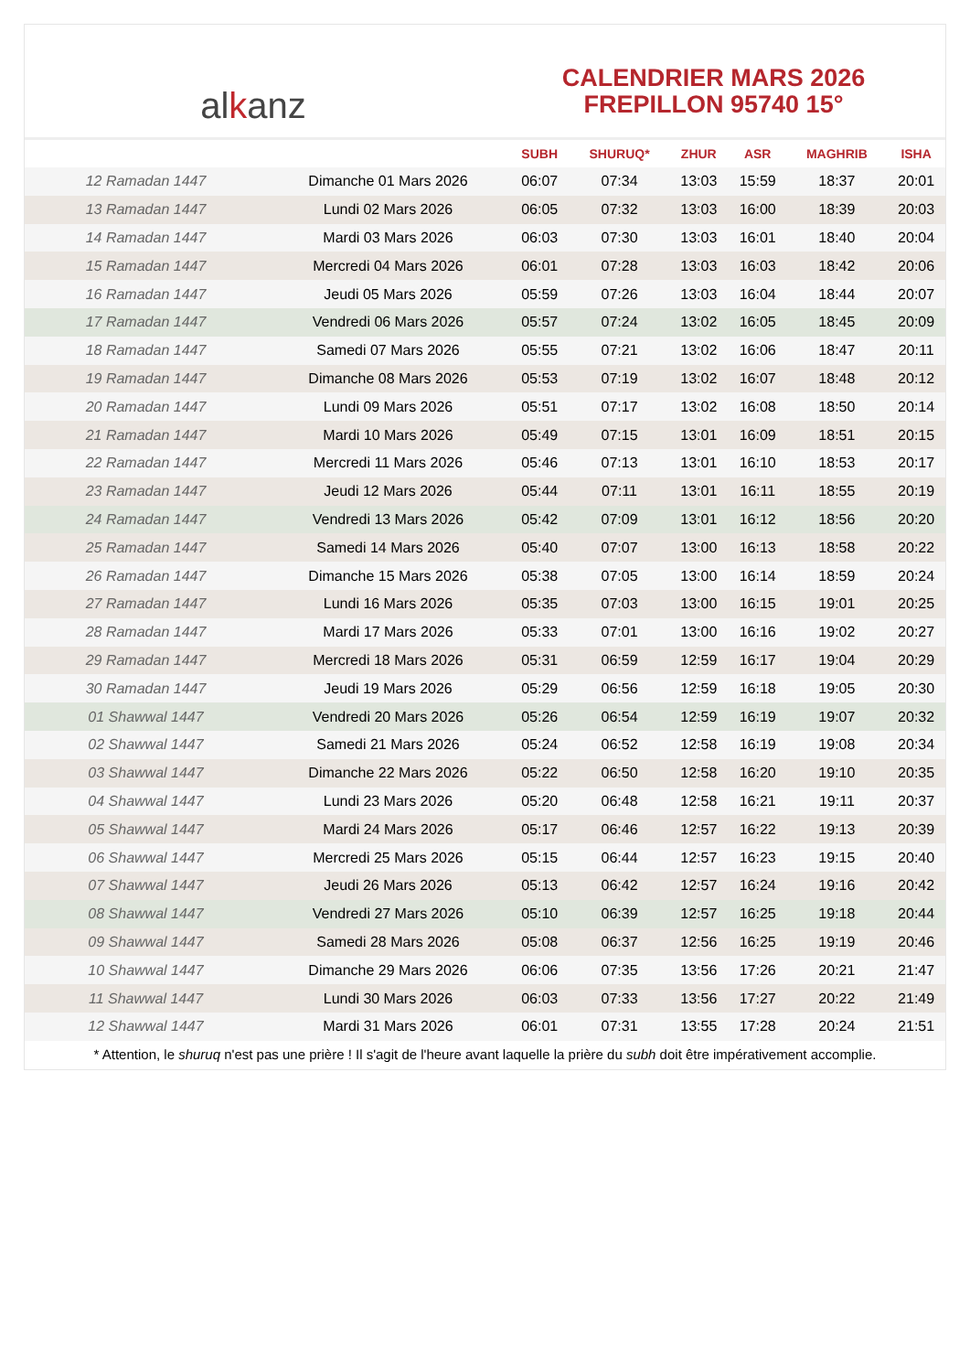al k anz
CALENDRIER MARS 2026
FREPILLON 95740 15°
| | | SUBH | SHURUQ* | ZHUR | ASR | MAGHRIB | ISHA |
| --- | --- | --- | --- | --- | --- | --- | --- |
| 12 Ramadan 1447 | Dimanche 01 Mars 2026 | 06:07 | 07:34 | 13:03 | 15:59 | 18:37 | 20:01 |
| 13 Ramadan 1447 | Lundi 02 Mars 2026 | 06:05 | 07:32 | 13:03 | 16:00 | 18:39 | 20:03 |
| 14 Ramadan 1447 | Mardi 03 Mars 2026 | 06:03 | 07:30 | 13:03 | 16:01 | 18:40 | 20:04 |
| 15 Ramadan 1447 | Mercredi 04 Mars 2026 | 06:01 | 07:28 | 13:03 | 16:03 | 18:42 | 20:06 |
| 16 Ramadan 1447 | Jeudi 05 Mars 2026 | 05:59 | 07:26 | 13:03 | 16:04 | 18:44 | 20:07 |
| 17 Ramadan 1447 | Vendredi 06 Mars 2026 | 05:57 | 07:24 | 13:02 | 16:05 | 18:45 | 20:09 |
| 18 Ramadan 1447 | Samedi 07 Mars 2026 | 05:55 | 07:21 | 13:02 | 16:06 | 18:47 | 20:11 |
| 19 Ramadan 1447 | Dimanche 08 Mars 2026 | 05:53 | 07:19 | 13:02 | 16:07 | 18:48 | 20:12 |
| 20 Ramadan 1447 | Lundi 09 Mars 2026 | 05:51 | 07:17 | 13:02 | 16:08 | 18:50 | 20:14 |
| 21 Ramadan 1447 | Mardi 10 Mars 2026 | 05:49 | 07:15 | 13:01 | 16:09 | 18:51 | 20:15 |
| 22 Ramadan 1447 | Mercredi 11 Mars 2026 | 05:46 | 07:13 | 13:01 | 16:10 | 18:53 | 20:17 |
| 23 Ramadan 1447 | Jeudi 12 Mars 2026 | 05:44 | 07:11 | 13:01 | 16:11 | 18:55 | 20:19 |
| 24 Ramadan 1447 | Vendredi 13 Mars 2026 | 05:42 | 07:09 | 13:01 | 16:12 | 18:56 | 20:20 |
| 25 Ramadan 1447 | Samedi 14 Mars 2026 | 05:40 | 07:07 | 13:00 | 16:13 | 18:58 | 20:22 |
| 26 Ramadan 1447 | Dimanche 15 Mars 2026 | 05:38 | 07:05 | 13:00 | 16:14 | 18:59 | 20:24 |
| 27 Ramadan 1447 | Lundi 16 Mars 2026 | 05:35 | 07:03 | 13:00 | 16:15 | 19:01 | 20:25 |
| 28 Ramadan 1447 | Mardi 17 Mars 2026 | 05:33 | 07:01 | 13:00 | 16:16 | 19:02 | 20:27 |
| 29 Ramadan 1447 | Mercredi 18 Mars 2026 | 05:31 | 06:59 | 12:59 | 16:17 | 19:04 | 20:29 |
| 30 Ramadan 1447 | Jeudi 19 Mars 2026 | 05:29 | 06:56 | 12:59 | 16:18 | 19:05 | 20:30 |
| 01 Shawwal 1447 | Vendredi 20 Mars 2026 | 05:26 | 06:54 | 12:59 | 16:19 | 19:07 | 20:32 |
| 02 Shawwal 1447 | Samedi 21 Mars 2026 | 05:24 | 06:52 | 12:58 | 16:19 | 19:08 | 20:34 |
| 03 Shawwal 1447 | Dimanche 22 Mars 2026 | 05:22 | 06:50 | 12:58 | 16:20 | 19:10 | 20:35 |
| 04 Shawwal 1447 | Lundi 23 Mars 2026 | 05:20 | 06:48 | 12:58 | 16:21 | 19:11 | 20:37 |
| 05 Shawwal 1447 | Mardi 24 Mars 2026 | 05:17 | 06:46 | 12:57 | 16:22 | 19:13 | 20:39 |
| 06 Shawwal 1447 | Mercredi 25 Mars 2026 | 05:15 | 06:44 | 12:57 | 16:23 | 19:15 | 20:40 |
| 07 Shawwal 1447 | Jeudi 26 Mars 2026 | 05:13 | 06:42 | 12:57 | 16:24 | 19:16 | 20:42 |
| 08 Shawwal 1447 | Vendredi 27 Mars 2026 | 05:10 | 06:39 | 12:57 | 16:25 | 19:18 | 20:44 |
| 09 Shawwal 1447 | Samedi 28 Mars 2026 | 05:08 | 06:37 | 12:56 | 16:25 | 19:19 | 20:46 |
| 10 Shawwal 1447 | Dimanche 29 Mars 2026 | 06:06 | 07:35 | 13:56 | 17:26 | 20:21 | 21:47 |
| 11 Shawwal 1447 | Lundi 30 Mars 2026 | 06:03 | 07:33 | 13:56 | 17:27 | 20:22 | 21:49 |
| 12 Shawwal 1447 | Mardi 31 Mars 2026 | 06:01 | 07:31 | 13:55 | 17:28 | 20:24 | 21:51 |
* Attention, le shuruq n'est pas une prière ! Il s'agit de l'heure avant laquelle la prière du subh doit être impérativement accomplie.